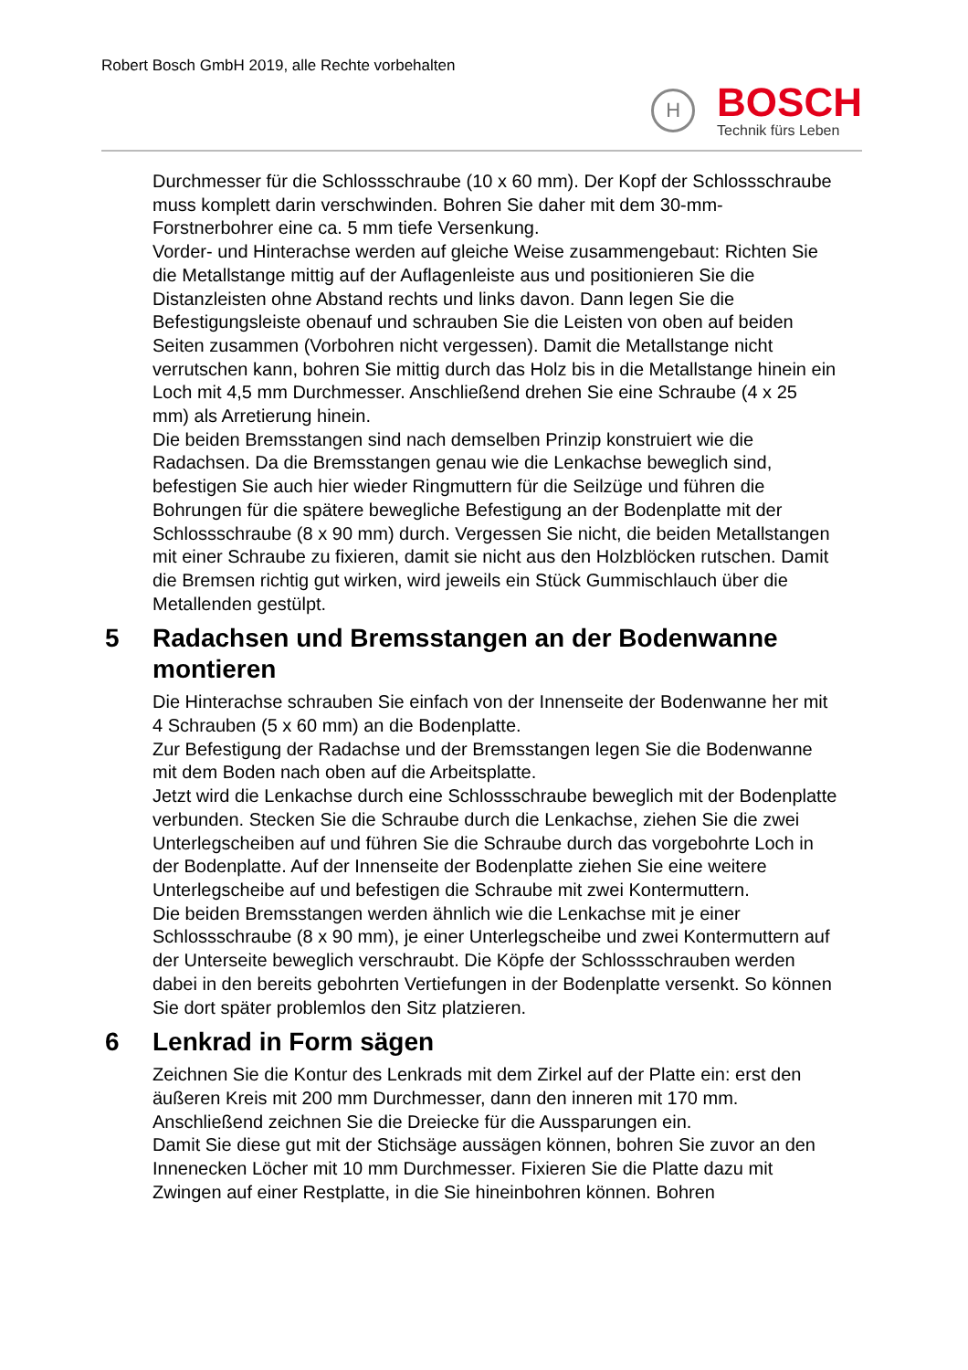Robert Bosch GmbH 2019, alle Rechte vorbehalten
H
BOSCH
Technik fürs Leben
Durchmesser für die Schlossschraube (10 x 60 mm). Der Kopf der Schlossschraube muss komplett darin verschwinden. Bohren Sie daher mit dem 30-mm-Forstnerbohrer eine ca. 5 mm tiefe Versenkung.
Vorder- und Hinterachse werden auf gleiche Weise zusammengebaut: Richten Sie die Metallstange mittig auf der Auflagenleiste aus und positionieren Sie die Distanzleisten ohne Abstand rechts und links davon. Dann legen Sie die Befestigungsleiste obenauf und schrauben Sie die Leisten von oben auf beiden Seiten zusammen (Vorbohren nicht vergessen). Damit die Metallstange nicht verrutschen kann, bohren Sie mittig durch das Holz bis in die Metallstange hinein ein Loch mit 4,5 mm Durchmesser. Anschließend drehen Sie eine Schraube (4 x 25 mm) als Arretierung hinein.
Die beiden Bremsstangen sind nach demselben Prinzip konstruiert wie die Radachsen. Da die Bremsstangen genau wie die Lenkachse beweglich sind, befestigen Sie auch hier wieder Ringmuttern für die Seilzüge und führen die Bohrungen für die spätere bewegliche Befestigung an der Bodenplatte mit der Schlossschraube (8 x 90 mm) durch. Vergessen Sie nicht, die beiden Metallstangen mit einer Schraube zu fixieren, damit sie nicht aus den Holzblöcken rutschen. Damit die Bremsen richtig gut wirken, wird jeweils ein Stück Gummischlauch über die Metallenden gestülpt.
5 Radachsen und Bremsstangen an der Bodenwanne montieren
Die Hinterachse schrauben Sie einfach von der Innenseite der Bodenwanne her mit 4 Schrauben (5 x 60 mm) an die Bodenplatte.
Zur Befestigung der Radachse und der Bremsstangen legen Sie die Bodenwanne mit dem Boden nach oben auf die Arbeitsplatte.
Jetzt wird die Lenkachse durch eine Schlossschraube beweglich mit der Bodenplatte verbunden. Stecken Sie die Schraube durch die Lenkachse, ziehen Sie die zwei Unterlegscheiben auf und führen Sie die Schraube durch das vorgebohrte Loch in der Bodenplatte. Auf der Innenseite der Bodenplatte ziehen Sie eine weitere Unterlegscheibe auf und befestigen die Schraube mit zwei Kontermuttern.
Die beiden Bremsstangen werden ähnlich wie die Lenkachse mit je einer Schlossschraube (8 x 90 mm), je einer Unterlegscheibe und zwei Kontermuttern auf der Unterseite beweglich verschraubt. Die Köpfe der Schlossschrauben werden dabei in den bereits gebohrten Vertiefungen in der Bodenplatte versenkt. So können Sie dort später problemlos den Sitz platzieren.
6 Lenkrad in Form sägen
Zeichnen Sie die Kontur des Lenkrads mit dem Zirkel auf der Platte ein: erst den äußeren Kreis mit 200 mm Durchmesser, dann den inneren mit 170 mm. Anschließend zeichnen Sie die Dreiecke für die Aussparungen ein.
Damit Sie diese gut mit der Stichsäge aussägen können, bohren Sie zuvor an den Innenecken Löcher mit 10 mm Durchmesser. Fixieren Sie die Platte dazu mit Zwingen auf einer Restplatte, in die Sie hineinbohren können. Bohren